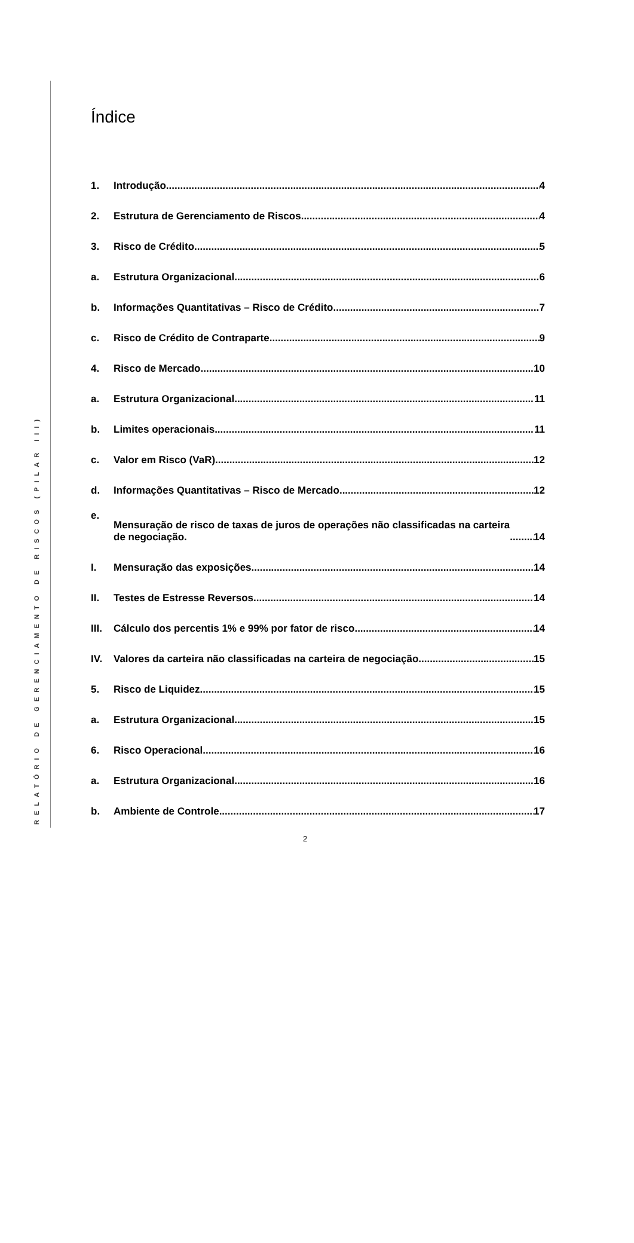RELATÓRIO DE GERENCIAMENTO DE RISCOS (PILAR III)
Índice
1. Introdução 4
2. Estrutura de Gerenciamento de Riscos 4
3. Risco de Crédito 5
a. Estrutura Organizacional 6
b. Informações Quantitativas – Risco de Crédito 7
c. Risco de Crédito de Contraparte 9
4. Risco de Mercado 10
a. Estrutura Organizacional 11
b. Limites operacionais 11
c. Valor em Risco (VaR) 12
d. Informações Quantitativas – Risco de Mercado 12
e. Mensuração de risco de taxas de juros de operações não classificadas na carteira
de negociação. 14
I. Mensuração das exposições 14
II. Testes de Estresse Reversos 14
III. Cálculo dos percentis 1% e 99% por fator de risco 14
IV. Valores da carteira não classificadas na carteira de negociação 15
5. Risco de Liquidez 15
a. Estrutura Organizacional 15
6. Risco Operacional 16
a. Estrutura Organizacional 16
b. Ambiente de Controle 17
2